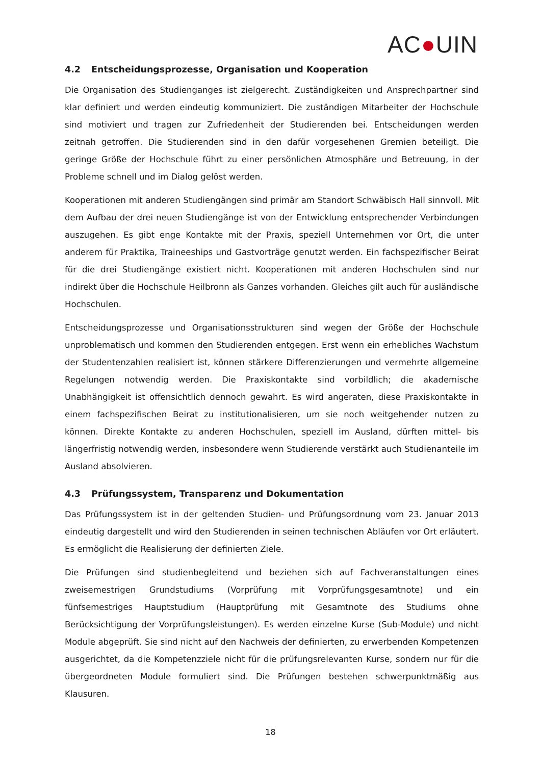AC●UIN
4.2 Entscheidungsprozesse, Organisation und Kooperation
Die Organisation des Studienganges ist zielgerecht. Zuständigkeiten und Ansprechpartner sind klar definiert und werden eindeutig kommuniziert. Die zuständigen Mitarbeiter der Hochschule sind motiviert und tragen zur Zufriedenheit der Studierenden bei. Entscheidungen werden zeitnah getroffen. Die Studierenden sind in den dafür vorgesehenen Gremien beteiligt. Die geringe Größe der Hochschule führt zu einer persönlichen Atmosphäre und Betreuung, in der Probleme schnell und im Dialog gelöst werden.
Kooperationen mit anderen Studiengängen sind primär am Standort Schwäbisch Hall sinnvoll. Mit dem Aufbau der drei neuen Studiengänge ist von der Entwicklung entsprechender Verbindungen auszugehen. Es gibt enge Kontakte mit der Praxis, speziell Unternehmen vor Ort, die unter anderem für Praktika, Traineeships und Gastvorträge genutzt werden. Ein fachspezifischer Beirat für die drei Studiengänge existiert nicht. Kooperationen mit anderen Hochschulen sind nur indirekt über die Hochschule Heilbronn als Ganzes vorhanden. Gleiches gilt auch für ausländische Hochschulen.
Entscheidungsprozesse und Organisationsstrukturen sind wegen der Größe der Hochschule unproblematisch und kommen den Studierenden entgegen. Erst wenn ein erhebliches Wachstum der Studentenzahlen realisiert ist, können stärkere Differenzierungen und vermehrte allgemeine Regelungen notwendig werden. Die Praxiskontakte sind vorbildlich; die akademische Unabhängigkeit ist offensichtlich dennoch gewahrt. Es wird angeraten, diese Praxiskontakte in einem fachspezifischen Beirat zu institutionalisieren, um sie noch weitgehender nutzen zu können. Direkte Kontakte zu anderen Hochschulen, speziell im Ausland, dürften mittel- bis längerfristig notwendig werden, insbesondere wenn Studierende verstärkt auch Studienanteile im Ausland absolvieren.
4.3 Prüfungssystem, Transparenz und Dokumentation
Das Prüfungssystem ist in der geltenden Studien- und Prüfungsordnung vom 23. Januar 2013 eindeutig dargestellt und wird den Studierenden in seinen technischen Abläufen vor Ort erläutert. Es ermöglicht die Realisierung der definierten Ziele.
Die Prüfungen sind studienbegleitend und beziehen sich auf Fachveranstaltungen eines zweisemestrigen Grundstudiums (Vorprüfung mit Vorprüfungsgesamtnote) und ein fünfsemestriges Hauptstudium (Hauptprüfung mit Gesamtnote des Studiums ohne Berücksichtigung der Vorprüfungsleistungen). Es werden einzelne Kurse (Sub-Module) und nicht Module abgeprüft. Sie sind nicht auf den Nachweis der definierten, zu erwerbenden Kompetenzen ausgerichtet, da die Kompetenzziele nicht für die prüfungsrelevanten Kurse, sondern nur für die übergeordneten Module formuliert sind. Die Prüfungen bestehen schwerpunktmäßig aus Klausuren.
18